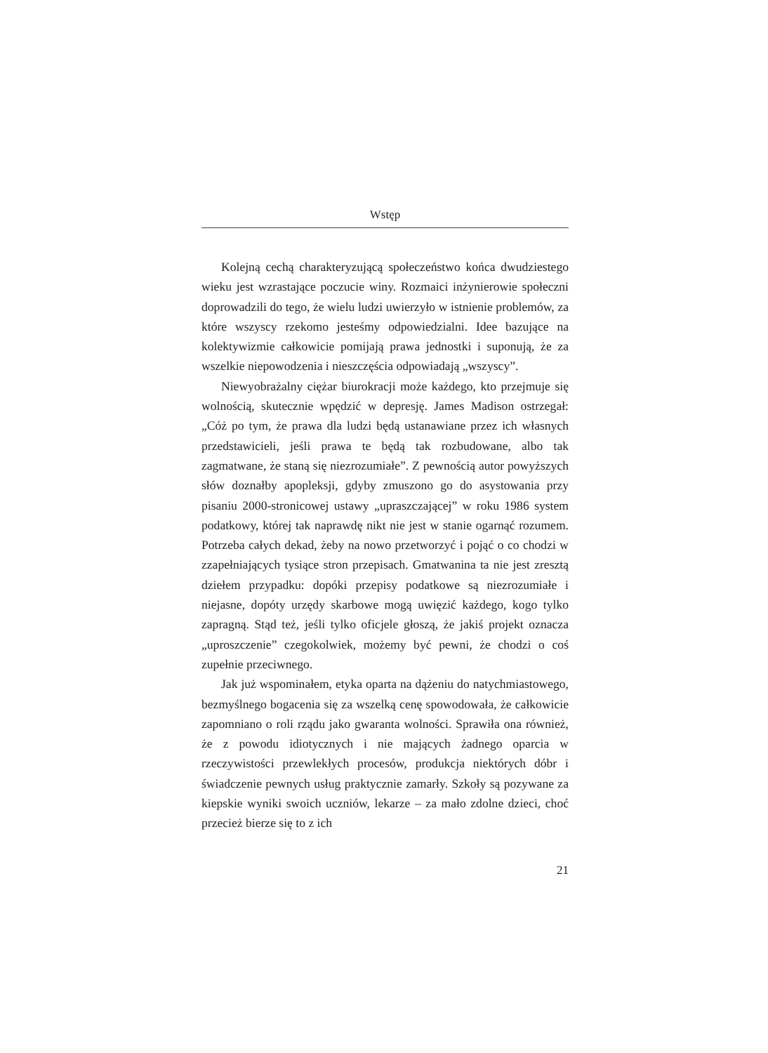Wstęp
Kolejną cechą charakteryzującą społeczeństwo końca dwudziestego wieku jest wzrastające poczucie winy. Rozmaici inżynierowie społeczni doprowadzili do tego, że wielu ludzi uwierzyło w istnienie problemów, za które wszyscy rzekomo jesteśmy odpowiedzialni. Idee bazujące na kolektywizmie całkowicie pomijają prawa jednostki i suponują, że za wszelkie niepowodzenia i nieszczęścia odpowiadają „wszyscy”.
Niewyobrażalny ciężar biurokracji może każdego, kto przejmuje się wolnością, skutecznie wpędzić w depresję. James Madison ostrzegał: „Cóż po tym, że prawa dla ludzi będą ustanawiane przez ich własnych przedstawicieli, jeśli prawa te będą tak rozbudowane, albo tak zagmatwane, że staną się niezrozumiałe”. Z pewnością autor powyższych słów doznałby apopleksji, gdyby zmuszono go do asystowania przy pisaniu 2000-stronicowej ustawy „upraszczającej” w roku 1986 system podatkowy, której tak naprawdę nikt nie jest w stanie ogarnąć rozumem. Potrzeba całych dekad, żeby na nowo przetworzyć i pojąć o co chodzi w zzapełniających tysiące stron przepisach. Gmatwanina ta nie jest zresztą dziełem przypadku: dopóki przepisy podatkowe są niezrozumiałe i niejasne, dopóty urzędy skarbowe mogą uwięzić każdego, kogo tylko zapragną. Stąd też, jeśli tylko oficjele głoszą, że jakiś projekt oznacza „uproszczenie” czegokolwiek, możemy być pewni, że chodzi o coś zupełnie przeciwnego.
Jak już wspominałem, etyka oparta na dążeniu do natychmiastowego, bezmyślnego bogacenia się za wszelką cenę spowodowała, że całkowicie zapomniano o roli rządu jako gwaranta wolności. Sprawiła ona również, że z powodu idiotycznych i nie mających żadnego oparcia w rzeczywistości przewlekłych procesów, produkcja niektórych dóbr i świadczenie pewnych usług praktycznie zamarły. Szkoły są pozywane za kiepskie wyniki swoich uczniów, lekarze – za mało zdolne dzieci, choć przecież bierze się to z ich
21